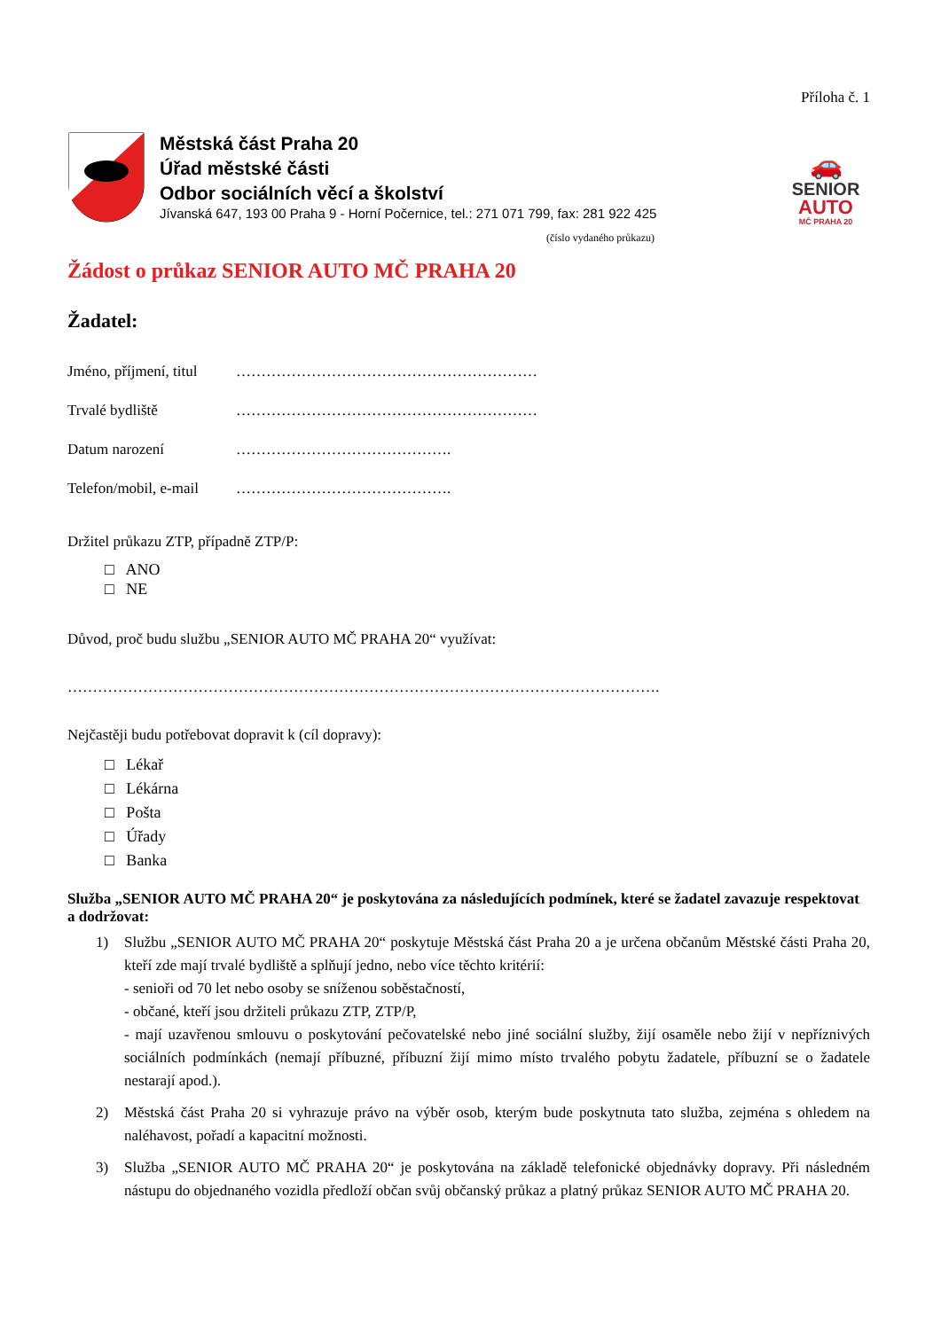Příloha č. 1
Městská část Praha 20
Úřad městské části
Odbor sociálních věcí a školství
Jívanská 647, 193 00 Praha 9 - Horní Počernice, tel.: 271 071 799, fax: 281 922 425
🚗
SENIOR
AUTO
MČ PRAHA 20
(číslo vydaného průkazu)
Žádost o průkaz SENIOR AUTO MČ PRAHA 20
Žadatel:
Jméno, příjmení, titul ……………………………………………………
Trvalé bydliště ……………………………………………………
Datum narození …………………………………….
Telefon/mobil, e-mail …………………………………….
Držitel průkazu ZTP, případně ZTP/P:
□ ANO
□ NE
Důvod, proč budu službu „SENIOR AUTO MČ PRAHA 20“ využívat:
……………………………………………………………………………………………………….
Nejčastěji budu potřebovat dopravit k (cíl dopravy):
□ Lékař
□ Lékárna
□ Pošta
□ Úřady
□ Banka
Služba „SENIOR AUTO MČ PRAHA 20“ je poskytována za následujících podmínek, které se žadatel zavazuje respektovat a dodržovat:
1) Službu „SENIOR AUTO MČ PRAHA 20“ poskytuje Městská část Praha 20 a je určena občanům Městské části Praha 20, kteří zde mají trvalé bydliště a splňují jedno, nebo více těchto kritérií:
- senioři od 70 let nebo osoby se sníženou soběstačností,
- občané, kteří jsou držiteli průkazu ZTP, ZTP/P,
- mají uzavřenou smlouvu o poskytování pečovatelské nebo jiné sociální služby, žijí osaměle nebo žijí v nepříznivých sociálních podmínkách (nemají příbuzné, příbuzní žijí mimo místo trvalého pobytu žadatele, příbuzní se o žadatele nestarají apod.).
2) Městská část Praha 20 si vyhrazuje právo na výběr osob, kterým bude poskytnuta tato služba, zejména s ohledem na naléhavost, pořadí a kapacitní možnosti.
3) Služba „SENIOR AUTO MČ PRAHA 20“ je poskytována na základě telefonické objednávky dopravy. Při následném nástupu do objednaného vozidla předloží občan svůj občanský průkaz a platný průkaz SENIOR AUTO MČ PRAHA 20.